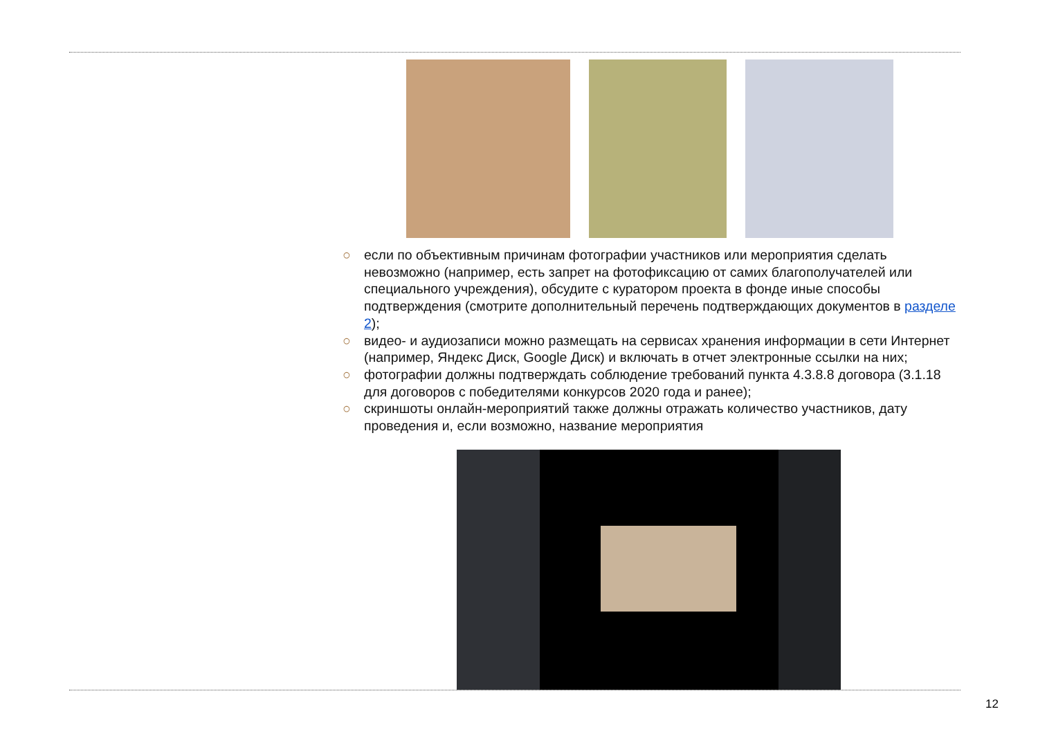○ если по объективным причинам фотографии участников или мероприятия сделать невозможно (например, есть запрет на фотофиксацию от самих благополучателей или специального учреждения), обсудите с куратором проекта в фонде иные способы подтверждения (смотрите дополнительный перечень подтверждающих документов в разделе 2);
○ видео- и аудиозаписи можно размещать на сервисах хранения информации в сети Интернет (например, Яндекс Диск, Google Диск) и включать в отчет электронные ссылки на них;
○ фотографии должны подтверждать соблюдение требований пункта 4.3.8.8 договора (3.1.18 для договоров с победителями конкурсов 2020 года и ранее);
○ скриншоты онлайн-мероприятий также должны отражать количество участников, дату проведения и, если возможно, название мероприятия
12